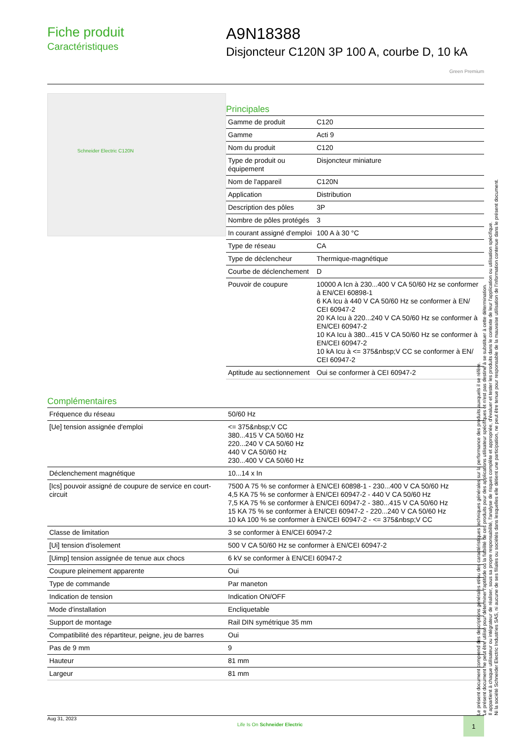Fiche produit
Caractéristiques
A9N18388
Disjoncteur C120N 3P 100 A, courbe D, 10 kA
Green Premium
Schneider Electric C120N
Principales
| Gamme de produit | C120 |
| Gamme | Acti 9 |
| Nom du produit | C120 |
| Type de produit ou équipement | Disjoncteur miniature |
| Nom de l'appareil | C120N |
| Application | Distribution |
| Description des pôles | 3P |
| Nombre de pôles protégés | 3 |
| In courant assigné d'emploi | 100 A à 30 °C |
| Type de réseau | CA |
| Type de déclencheur | Thermique-magnétique |
| Courbe de déclenchement | D |
| Pouvoir de coupure | 10000 A Icn à 230...400 V CA 50/60 Hz se conformer à EN/CEI 60898-1 6 KA Icu à 440 V CA 50/60 Hz se conformer à EN/ CEI 60947-2 20 KA Icu à 220...240 V CA 50/60 Hz se conformer à EN/CEI 60947-2 10 KA Icu à 380...415 V CA 50/60 Hz se conformer à EN/CEI 60947-2 10 kA Icu à <= 375&nbsp;V CC se conformer à EN/ CEI 60947-2 |
| Aptitude au sectionnement | Oui se conformer à CEI 60947-2 |
Complémentaires
| Fréquence du réseau | 50/60 Hz |
| [Ue] tension assignée d'emploi | <= 375&nbsp;V CC 380...415 V CA 50/60 Hz 220...240 V CA 50/60 Hz 440 V CA 50/60 Hz 230...400 V CA 50/60 Hz |
| Déclenchement magnétique | 10...14 x In |
| [Ics] pouvoir assigné de coupure de service en court-circuit | 7500 A 75 % se conformer à EN/CEI 60898-1 - 230...400 V CA 50/60 Hz 4,5 KA 75 % se conformer à EN/CEI 60947-2 - 440 V CA 50/60 Hz 7,5 KA 75 % se conformer à EN/CEI 60947-2 - 380...415 V CA 50/60 Hz 15 KA 75 % se conformer à EN/CEI 60947-2 - 220...240 V CA 50/60 Hz 10 kA 100 % se conformer à EN/CEI 60947-2 - <= 375&nbsp;V CC |
| Classe de limitation | 3 se conformer à EN/CEI 60947-2 |
| [Ui] tension d'isolement | 500 V CA 50/60 Hz se conformer à EN/CEI 60947-2 |
| [Uimp] tension assignée de tenue aux chocs | 6 kV se conformer à EN/CEI 60947-2 |
| Coupure pleinement apparente | Oui |
| Type de commande | Par maneton |
| Indication de tension | Indication ON/OFF |
| Mode d'installation | Encliquetable |
| Support de montage | Rail DIN symétrique 35 mm |
| Compatibilité des répartiteur, peigne, jeu de barres | Oui |
| Pas de 9 mm | 9 |
| Hauteur | 81 mm |
| Largeur | 81 mm |
Le présent document comprend des descriptions générales et/ou des caractéristiques techniques générales sur la performance des produits auxquels il se réfère.
Le présent document ne peut être utilisé pour déterminer l'aptitude ou la fiabilité de ces produits pour des applications utilisateur spécifiques et n'est pas destiné à se substituer à cette détermination.
Il appartient à chaque utilisateur ou intégrateur de réaliser, sous sa propre responsabilité, l'analyse de risques complète et appropriée, d'évaluer et tester les produits dans le contexte de leur l'application ou utilisation spécifique.
Ni la société Schneider Electric Industries SAS, ni aucune de ses filiales ou sociétés dans lesquelles elle détient une participation, ne peut être tenue pour responsable de la mauvaise utilisation de l'information contenue dans le présent document.
Aug 31, 2023 Life Is On Schneider Electric
1